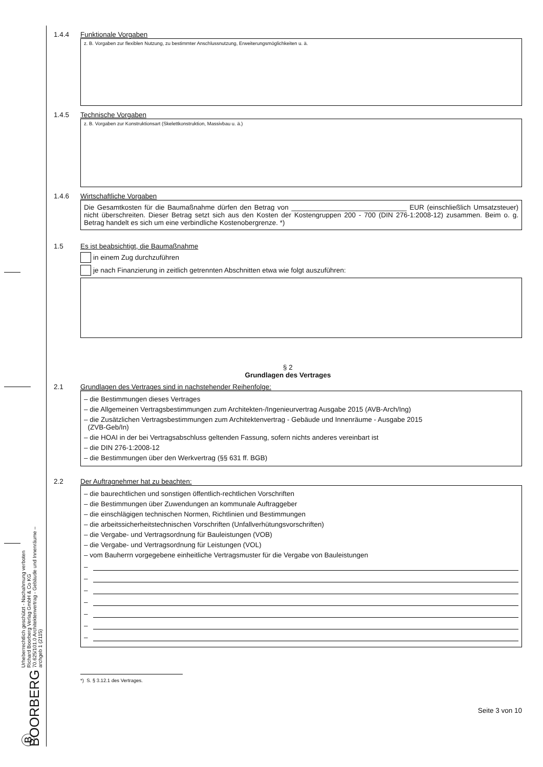Ⓑ BOORBERG
Urheberrechtlich geschützt - Nachahmung verboten
Richard Boorberg Verlag GmbH & Co KG
70.625/101.0 Architektenvertrag - Gebäude und Innenräume – archgeb 1 (2115)
1.4.4 Funktionale Vorgaben
z. B. Vorgaben zur flexiblen Nutzung, zu bestimmter Anschlussnutzung, Erweiterungsmöglichkeiten u. ä.
1.4.5 Technische Vorgaben
z. B. Vorgaben zur Konstruktionsart (Skelettkonstruktion, Massivbau u. ä.)
1.4.6 Wirtschaftliche Vorgaben
Die Gesamtkosten für die Baumaßnahme dürfen den Betrag von ______________________________ EUR (einschließlich Umsatzsteuer) nicht überschreiten. Dieser Betrag setzt sich aus den Kosten der Kostengruppen 200 - 700 (DIN 276-1:2008-12) zusammen. Beim o. g. Betrag handelt es sich um eine verbindliche Kostenobergrenze. *)
1.5 Es ist beabsichtigt, die Baumaßnahme
in einem Zug durchzuführen
je nach Finanzierung in zeitlich getrennten Abschnitten etwa wie folgt auszuführen:
§ 2
Grundlagen des Vertrages
2.1 Grundlagen des Vertrages sind in nachstehender Reihenfolge:
– die Bestimmungen dieses Vertrages
– die Allgemeinen Vertragsbestimmungen zum Architekten-/Ingenieurvertrag Ausgabe 2015 (AVB-Arch/Ing)
– die Zusätzlichen Vertragsbestimmungen zum Architektenvertrag - Gebäude und Innenräume - Ausgabe 2015
(ZVB-Geb/In)
– die HOAI in der bei Vertragsabschluss geltenden Fassung, sofern nichts anderes vereinbart ist
– die DIN 276-1:2008-12
– die Bestimmungen über den Werkvertrag (§§ 631 ff. BGB)
2.2 Der Auftragnehmer hat zu beachten:
– die baurechtlichen und sonstigen öffentlich-rechtlichen Vorschriften
– die Bestimmungen über Zuwendungen an kommunale Auftraggeber
– die einschlägigen technischen Normen, Richtlinien und Bestimmungen
– die arbeitssicherheitstechnischen Vorschriften (Unfallverhütungsvorschriften)
– die Vergabe- und Vertragsordnung für Bauleistungen (VOB)
– die Vergabe- und Vertragsordnung für Leistungen (VOL)
– vom Bauherrn vorgegebene einheitliche Vertragsmuster für die Vergabe von Bauleistungen
–
–
–
–
–
–
–
*) S. § 3.12.1 des Vertrages.
Seite 3 von 10